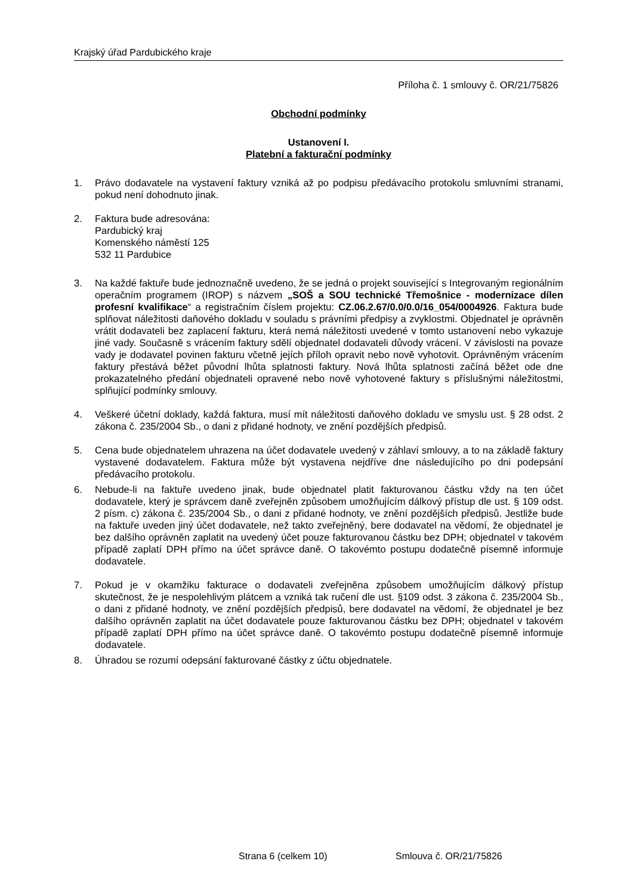Krajský úřad Pardubického kraje
Příloha č. 1 smlouvy č. OR/21/75826
Obchodní podmínky
Ustanovení I.
Platební a fakturační podmínky
1. Právo dodavatele na vystavení faktury vzniká až po podpisu předávacího protokolu smluvními stranami, pokud není dohodnuto jinak.
2. Faktura bude adresována:
Pardubický kraj
Komenského náměstí 125
532 11 Pardubice
3. Na každé faktuře bude jednoznačně uvedeno, že se jedná o projekt související s Integrovaným regionálním operačním programem (IROP) s názvem „SOŠ a SOU technické Třemošnice - modernizace dílen profesní kvalifikace“ a registračním číslem projektu: CZ.06.2.67/0.0/0.0/16_054/0004926. Faktura bude splňovat náležitosti daňového dokladu v souladu s právními předpisy a zvyklostmi. Objednatel je oprávněn vrátit dodavateli bez zaplacení fakturu, která nemá náležitosti uvedené v tomto ustanovení nebo vykazuje jiné vady. Současně s vrácením faktury sdělí objednatel dodavateli důvody vrácení. V závislosti na povaze vady je dodavatel povinen fakturu včetně jejích příloh opravit nebo nově vyhotovit. Oprávněným vrácením faktury přestává běžet původní lhůta splatnosti faktury. Nová lhůta splatnosti začíná běžet ode dne prokazatelného předání objednateli opravené nebo nově vyhotovené faktury s příslušnými náležitostmi, splňující podmínky smlouvy.
4. Veškeré účetní doklady, každá faktura, musí mít náležitosti daňového dokladu ve smyslu ust. § 28 odst. 2 zákona č. 235/2004 Sb., o dani z přidané hodnoty, ve znění pozdějších předpisů.
5. Cena bude objednatelem uhrazena na účet dodavatele uvedený v záhlaví smlouvy, a to na základě faktury vystavené dodavatelem. Faktura může být vystavena nejdříve dne následujícího po dni podepsání předávacího protokolu.
6. Nebude-li na faktuře uvedeno jinak, bude objednatel platit fakturovanou částku vždy na ten účet dodavatele, který je správcem daně zveřejněn způsobem umožňujícím dálkový přístup dle ust. § 109 odst. 2 písm. c) zákona č. 235/2004 Sb., o dani z přidané hodnoty, ve znění pozdějších předpisů. Jestliže bude na faktuře uveden jiný účet dodavatele, než takto zveřejněný, bere dodavatel na vědomí, že objednatel je bez dalšího oprávněn zaplatit na uvedený účet pouze fakturovanou částku bez DPH; objednatel v takovém případě zaplatí DPH přímo na účet správce daně. O takovémto postupu dodatečně písemně informuje dodavatele.
7. Pokud je v okamžiku fakturace o dodavateli zveřejněna způsobem umožňujícím dálkový přístup skutečnost, že je nespolehlivým plátcem a vzniká tak ručení dle ust. §109 odst. 3 zákona č. 235/2004 Sb., o dani z přidané hodnoty, ve znění pozdějších předpisů, bere dodavatel na vědomí, že objednatel je bez dalšího oprávněn zaplatit na účet dodavatele pouze fakturovanou částku bez DPH; objednatel v takovém případě zaplatí DPH přímo na účet správce daně. O takovémto postupu dodatečně písemně informuje dodavatele.
8. Úhradou se rozumí odepsání fakturované částky z účtu objednatele.
Strana 6 (celkem 10) Smlouva č. OR/21/75826